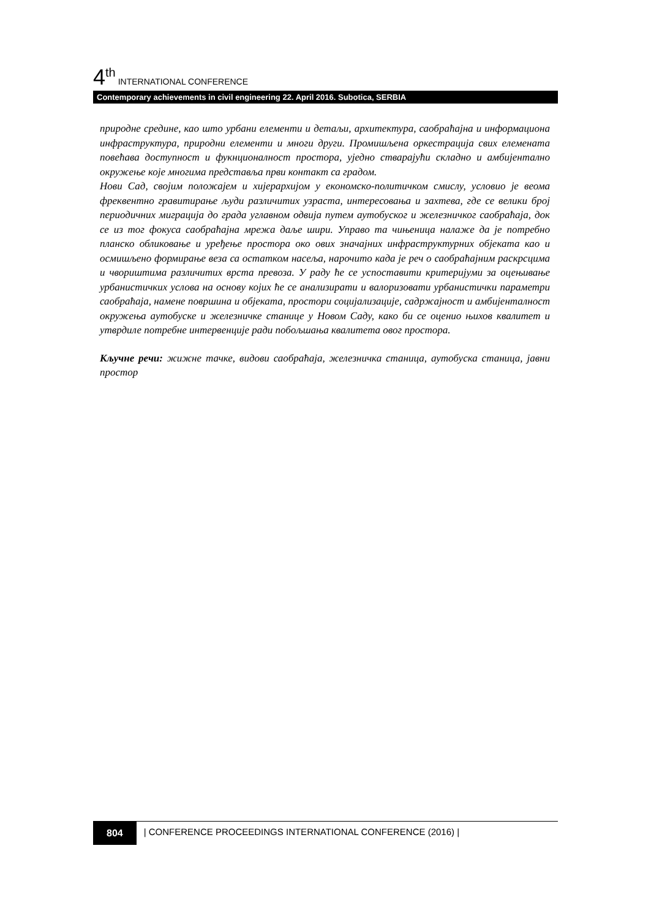4<sup>th</sup> INTERNATIONAL CONFERENCE
Contemporary achievements in civil engineering 22. April 2016. Subotica, SERBIA
природне средине, као што урбани елементи и детаљи, архитектура, саобраћајна и информациона инфраструктура, природни елементи и многи други. Промишљена оркестрација свих елемената повећава доступност и фукнционалност простора, уједно стварајући складно и амбијентално окружење које многима представља први контакт са градом.
Нови Сад, својим положајем и хијерархијом у економско-политичком смислу, условио је веома фреквентно гравитирање људи различитих узраста, интересовања и захтева, где се велики број периодичних миграција до града углавном одвија путем аутобуског и железничког саобраћаја, док се из тог фокуса саобраћајна мрежа даље шири. Управо та чињеница налаже да је потребно планско обликовање и уређење простора око ових значајних инфраструктурних објеката као и осмишљено формирање веза са остатком насеља, нарочито када је реч о саобраћајним раскрсцима и чвориштима различитих врста превоза. У раду ће се успоставити критеријуми за оцењивање урбанистичких услова на основу којих ће се анализирати и валоризовати урбанистички параметри саобраћаја, намене површина и објеката, простори социјализације, садржајност и амбијенталност окружења аутобуске и железничке станице у Новом Саду, како би се оценио њихов квалитет и утврдиле потребне интервенције ради побољшања квалитета овог простора.
Кључне речи: жижне тачке, видови саобраћаја, железничка станица, аутобуска станица, јавни простор
804 | CONFERENCE PROCEEDINGS INTERNATIONAL CONFERENCE (2016) |